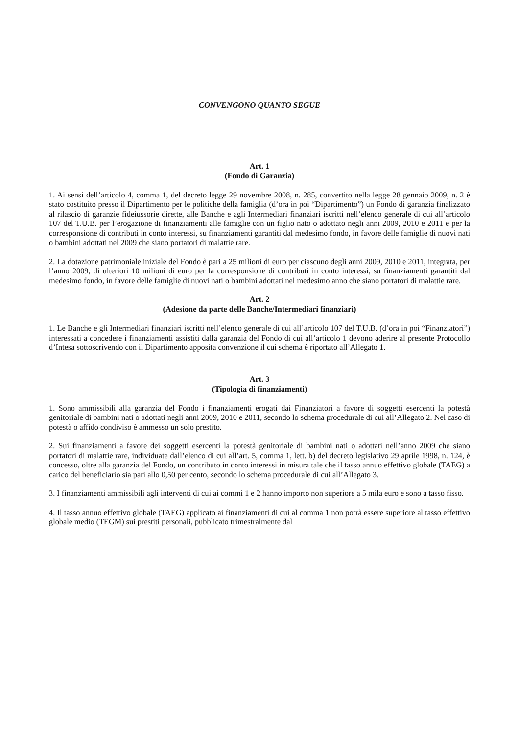CONVENGONO QUANTO SEGUE
Art. 1
(Fondo di Garanzia)
1. Ai sensi dell’articolo 4, comma 1, del decreto legge 29 novembre 2008, n. 285, convertito nella legge 28 gennaio 2009, n. 2 è stato costituito presso il Dipartimento per le politiche della famiglia (d’ora in poi “Dipartimento”) un Fondo di garanzia finalizzato al rilascio di garanzie fideiussorie dirette, alle Banche e agli Intermediari finanziari iscritti nell’elenco generale di cui all’articolo 107 del T.U.B. per l’erogazione di finanziamenti alle famiglie con un figlio nato o adottato negli anni 2009, 2010 e 2011 e per la corresponsione di contributi in conto interessi, su finanziamenti garantiti dal medesimo fondo, in favore delle famiglie di nuovi nati o bambini adottati nel 2009 che siano portatori di malattie rare.
2. La dotazione patrimoniale iniziale del Fondo è pari a 25 milioni di euro per ciascuno degli anni 2009, 2010 e 2011, integrata, per l’anno 2009, di ulteriori 10 milioni di euro per la corresponsione di contributi in conto interessi, su finanziamenti garantiti dal medesimo fondo, in favore delle famiglie di nuovi nati o bambini adottati nel medesimo anno che siano portatori di malattie rare.
Art. 2
(Adesione da parte delle Banche/Intermediari finanziari)
1. Le Banche e gli Intermediari finanziari iscritti nell’elenco generale di cui all’articolo 107 del T.U.B. (d’ora in poi “Finanziatori”) interessati a concedere i finanziamenti assistiti dalla garanzia del Fondo di cui all’articolo 1 devono aderire al presente Protocollo d’Intesa sottoscrivendo con il Dipartimento apposita convenzione il cui schema è riportato all’Allegato 1.
Art. 3
(Tipologia di finanziamenti)
1. Sono ammissibili alla garanzia del Fondo i finanziamenti erogati dai Finanziatori a favore di soggetti esercenti la potestà genitoriale di bambini nati o adottati negli anni 2009, 2010 e 2011, secondo lo schema procedurale di cui all’Allegato 2. Nel caso di potestà o affido condiviso è ammesso un solo prestito.
2. Sui finanziamenti a favore dei soggetti esercenti la potestà genitoriale di bambini nati o adottati nell’anno 2009 che siano portatori di malattie rare, individuate dall’elenco di cui all’art. 5, comma 1, lett. b) del decreto legislativo 29 aprile 1998, n. 124, è concesso, oltre alla garanzia del Fondo, un contributo in conto interessi in misura tale che il tasso annuo effettivo globale (TAEG) a carico del beneficiario sia pari allo 0,50 per cento, secondo lo schema procedurale di cui all’Allegato 3.
3. I finanziamenti ammissibili agli interventi di cui ai commi 1 e 2 hanno importo non superiore a 5 mila euro e sono a tasso fisso.
4. Il tasso annuo effettivo globale (TAEG) applicato ai finanziamenti di cui al comma 1 non potrà essere superiore al tasso effettivo globale medio (TEGM) sui prestiti personali, pubblicato trimestralmente dal